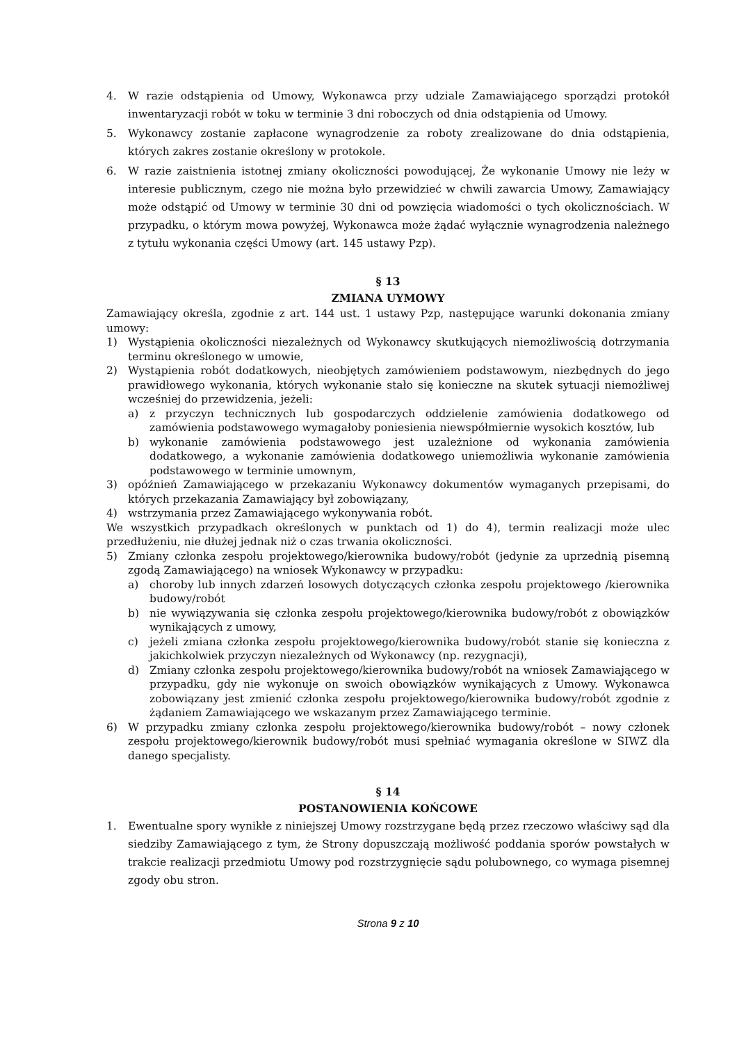4. W razie odstąpienia od Umowy, Wykonawca przy udziale Zamawiającego sporządzi protokół inwentaryzacji robót w toku w terminie 3 dni roboczych od dnia odstąpienia od Umowy.
5. Wykonawcy zostanie zapłacone wynagrodzenie za roboty zrealizowane do dnia odstąpienia, których zakres zostanie określony w protokole.
6. W razie zaistnienia istotnej zmiany okoliczności powodującej, Że wykonanie Umowy nie leży w interesie publicznym, czego nie można było przewidzieć w chwili zawarcia Umowy, Zamawiający może odstąpić od Umowy w terminie 30 dni od powzięcia wiadomości o tych okolicznościach. W przypadku, o którym mowa powyżej, Wykonawca może żądać wyłącznie wynagrodzenia należnego z tytułu wykonania części Umowy (art. 145 ustawy Pzp).
§ 13
ZMIANA UYMOWY
Zamawiający określa, zgodnie z art. 144 ust. 1 ustawy Pzp, następujące warunki dokonania zmiany umowy:
1) Wystąpienia okoliczności niezależnych od Wykonawcy skutkujących niemożliwością dotrzymania terminu określonego w umowie,
2) Wystąpienia robót dodatkowych, nieobjętych zamówieniem podstawowym, niezbędnych do jego prawidłowego wykonania, których wykonanie stało się konieczne na skutek sytuacji niemożliwej wcześniej do przewidzenia, jeżeli:
a) z przyczyn technicznych lub gospodarczych oddzielenie zamówienia dodatkowego od zamówienia podstawowego wymagałoby poniesienia niewspółmiernie wysokich kosztów, lub
b) wykonanie zamówienia podstawowego jest uzależnione od wykonania zamówienia dodatkowego, a wykonanie zamówienia dodatkowego uniemożliwia wykonanie zamówienia podstawowego w terminie umownym,
3) opóźnień Zamawiającego w przekazaniu Wykonawcy dokumentów wymaganych przepisami, do których przekazania Zamawiający był zobowiązany,
4) wstrzymania przez Zamawiającego wykonywania robót.
We wszystkich przypadkach określonych w punktach od 1) do 4), termin realizacji może ulec przedłużeniu, nie dłużej jednak niż o czas trwania okoliczności.
5) Zmiany członka zespołu projektowego/kierownika budowy/robót (jedynie za uprzednią pisemną zgodą Zamawiającego) na wniosek Wykonawcy w przypadku:
a) choroby lub innych zdarzeń losowych dotyczących członka zespołu projektowego /kierownika budowy/robót
b) nie wywiązywania się członka zespołu projektowego/kierownika budowy/robót z obowiązków wynikających z umowy,
c) jeżeli zmiana członka zespołu projektowego/kierownika budowy/robót stanie się konieczna z jakichkolwiek przyczyn niezależnych od Wykonawcy (np. rezygnacji),
d) Zmiany członka zespołu projektowego/kierownika budowy/robót na wniosek Zamawiającego w przypadku, gdy nie wykonuje on swoich obowiązków wynikających z Umowy. Wykonawca zobowiązany jest zmienić członka zespołu projektowego/kierownika budowy/robót zgodnie z żądaniem Zamawiającego we wskazanym przez Zamawiającego terminie.
6) W przypadku zmiany członka zespołu projektowego/kierownika budowy/robót – nowy członek zespołu projektowego/kierownik budowy/robót musi spełniać wymagania określone w SIWZ dla danego specjalisty.
§ 14
POSTANOWIENIA KOŃCOWE
1. Ewentualne spory wynikłe z niniejszej Umowy rozstrzygane będą przez rzeczowo właściwy sąd dla siedziby Zamawiającego z tym, że Strony dopuszczają możliwość poddania sporów powstałych w trakcie realizacji przedmiotu Umowy pod rozstrzygnięcie sądu polubownego, co wymaga pisemnej zgody obu stron.
Strona 9 z 10